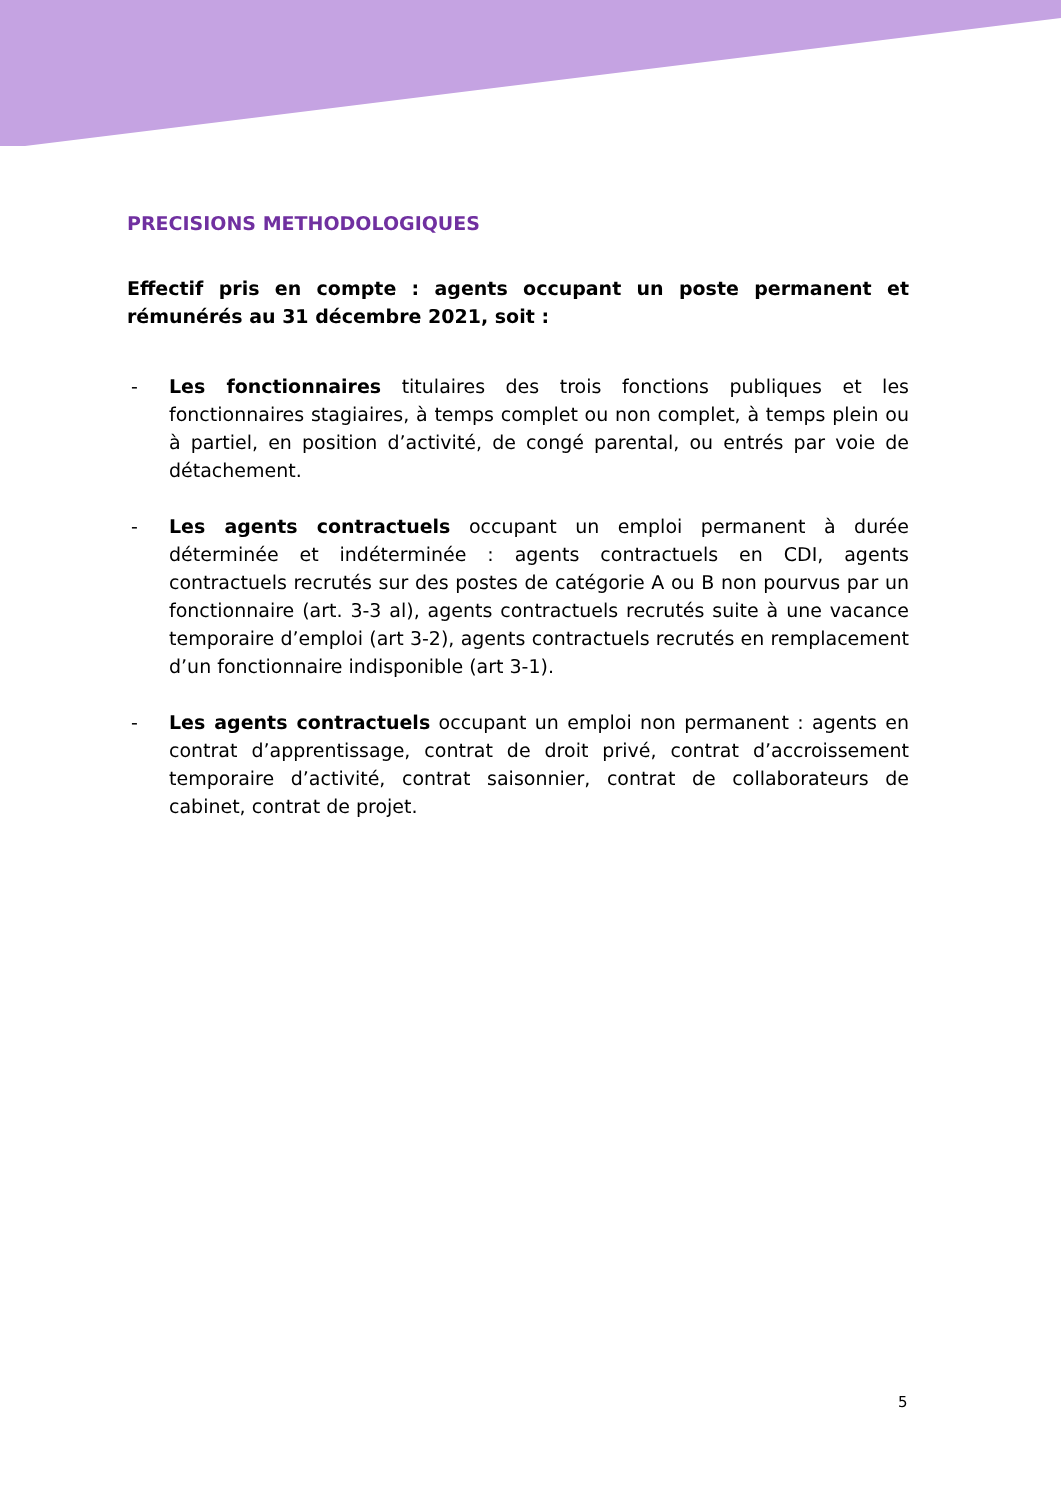PRECISIONS METHODOLOGIQUES
Effectif pris en compte : agents occupant un poste permanent et rémunérés au 31 décembre 2021, soit :
- Les fonctionnaires titulaires des trois fonctions publiques et les fonctionnaires stagiaires, à temps complet ou non complet, à temps plein ou à partiel, en position d’activité, de congé parental, ou entrés par voie de détachement.
- Les agents contractuels occupant un emploi permanent à durée déterminée et indéterminée : agents contractuels en CDI, agents contractuels recrutés sur des postes de catégorie A ou B non pourvus par un fonctionnaire (art. 3-3 al), agents contractuels recrutés suite à une vacance temporaire d’emploi (art 3-2), agents contractuels recrutés en remplacement d’un fonctionnaire indisponible (art 3-1).
- Les agents contractuels occupant un emploi non permanent : agents en contrat d’apprentissage, contrat de droit privé, contrat d’accroissement temporaire d’activité, contrat saisonnier, contrat de collaborateurs de cabinet, contrat de projet.
5